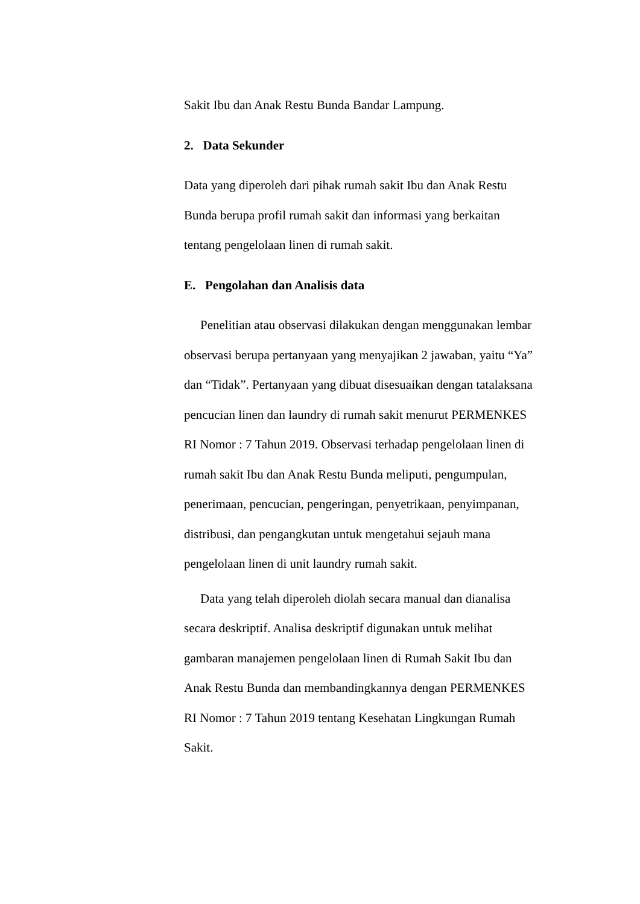Sakit Ibu dan Anak Restu Bunda Bandar Lampung.
2. Data Sekunder
Data yang diperoleh dari pihak rumah sakit Ibu dan Anak Restu Bunda berupa profil rumah sakit dan informasi yang berkaitan tentang pengelolaan linen di rumah sakit.
E. Pengolahan dan Analisis data
Penelitian atau observasi dilakukan dengan menggunakan lembar observasi berupa pertanyaan yang menyajikan 2 jawaban, yaitu “Ya” dan “Tidak”. Pertanyaan yang dibuat disesuaikan dengan tatalaksana pencucian linen dan laundry di rumah sakit menurut PERMENKES RI Nomor : 7 Tahun 2019. Observasi terhadap pengelolaan linen di rumah sakit Ibu dan Anak Restu Bunda meliputi, pengumpulan, penerimaan, pencucian, pengeringan, penyetrikaan, penyimpanan, distribusi, dan pengangkutan untuk mengetahui sejauh mana pengelolaan linen di unit laundry rumah sakit.
Data yang telah diperoleh diolah secara manual dan dianalisa secara deskriptif. Analisa deskriptif digunakan untuk melihat gambaran manajemen pengelolaan linen di Rumah Sakit Ibu dan Anak Restu Bunda dan membandingkannya dengan PERMENKES RI Nomor : 7 Tahun 2019 tentang Kesehatan Lingkungan Rumah Sakit.